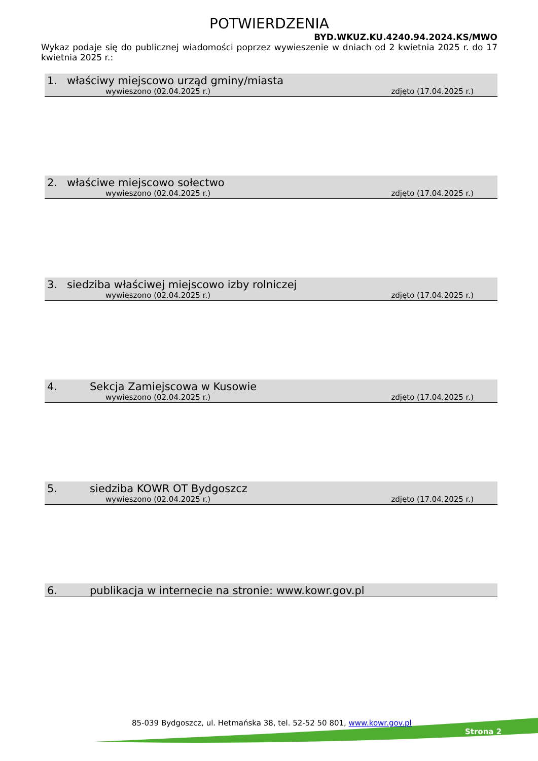POTWIERDZENIA
BYD.WKUZ.KU.4240.94.2024.KS/MWO
Wykaz podaje się do publicznej wiadomości poprzez wywieszenie w dniach od 2 kwietnia 2025 r. do 17 kwietnia 2025 r.:
1. właściwy miejscowo urząd gminy/miasta
wywieszono (02.04.2025 r.) zdjęto (17.04.2025 r.)
2. właściwe miejscowo sołectwo
wywieszono (02.04.2025 r.) zdjęto (17.04.2025 r.)
3. siedziba właściwej miejscowo izby rolniczej
wywieszono (02.04.2025 r.) zdjęto (17.04.2025 r.)
4. Sekcja Zamiejscowa w Kusowie
wywieszono (02.04.2025 r.) zdjęto (17.04.2025 r.)
5. siedziba KOWR OT Bydgoszcz
wywieszono (02.04.2025 r.) zdjęto (17.04.2025 r.)
6. publikacja w internecie na stronie: www.kowr.gov.pl
85-039 Bydgoszcz, ul. Hetmańska 38, tel. 52-52 50 801, www.kowr.gov.pl
Strona 2